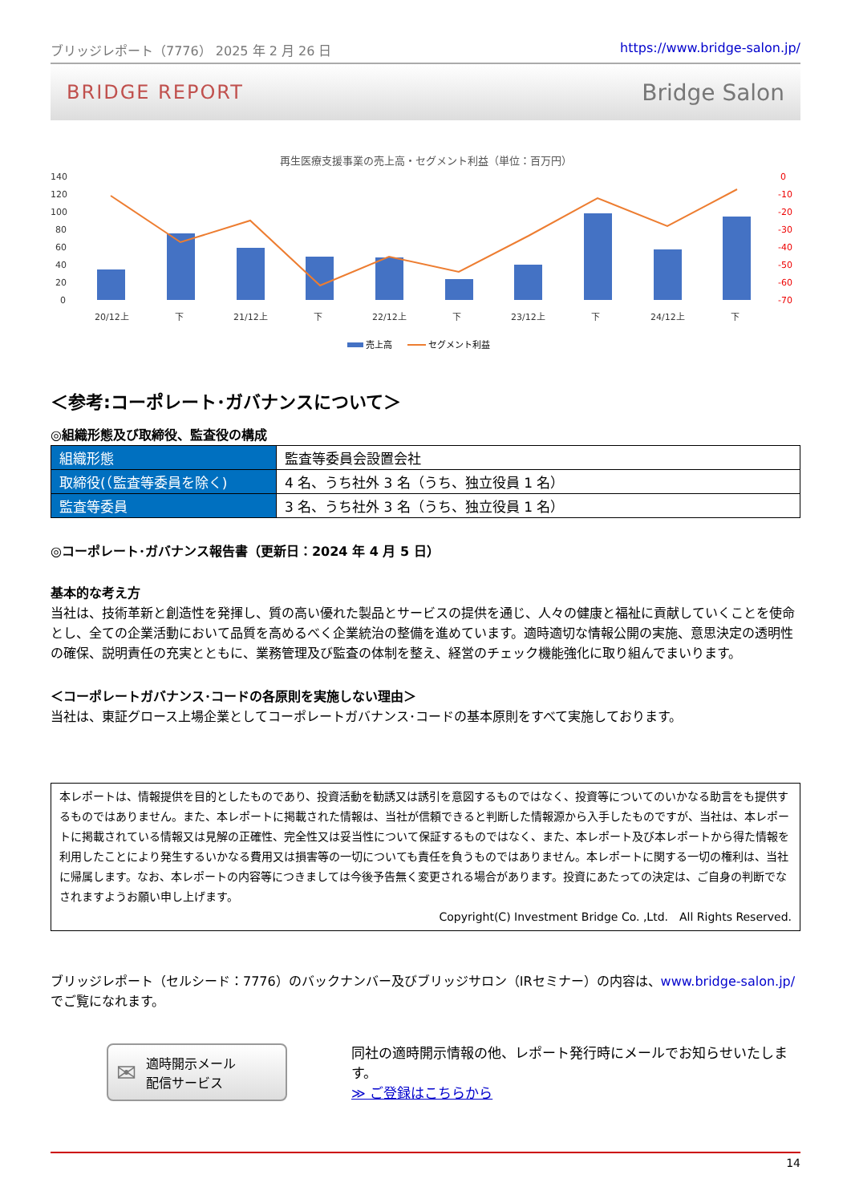ブリッジレポート（7776） 2025 年 2 月 26 日 https://www.bridge-salon.jp/
BRIDGE REPORT Bridge Salon
再生医療支援事業の売上高・セグメント利益（単位：百万円）
140
120
100
80
60
40
20
0
0
-10
-20
-30
-40
-50
-60
-70
20/12上
下
21/12上
下
22/12上
下
23/12上
下
24/12上
下
売上高
セグメント利益
＜参考:コーポレート･ガバナンスについて＞
◎組織形態及び取締役、監査役の構成
| 組織形態 | 監査等委員会設置会社 |
| 取締役(（監査等委員を除く) | 4 名、うち社外 3 名（うち、独立役員 1 名） |
| 監査等委員 | 3 名、うち社外 3 名（うち、独立役員 1 名） |
◎コーポレート･ガバナンス報告書（更新日：2024 年 4 月 5 日）
基本的な考え方
当社は、技術革新と創造性を発揮し、質の高い優れた製品とサービスの提供を通じ、人々の健康と福祉に貢献していくことを使命とし、全ての企業活動において品質を高めるべく企業統治の整備を進めています。適時適切な情報公開の実施、意思決定の透明性の確保、説明責任の充実とともに、業務管理及び監査の体制を整え、経営のチェック機能強化に取り組んでまいります。
＜コーポレートガバナンス･コードの各原則を実施しない理由＞
当社は、東証グロース上場企業としてコーポレートガバナンス･コードの基本原則をすべて実施しております。
本レポートは、情報提供を目的としたものであり、投資活動を勧誘又は誘引を意図するものではなく、投資等についてのいかなる助言をも提供するものではありません。また、本レポートに掲載された情報は、当社が信頼できると判断した情報源から入手したものですが、当社は、本レポートに掲載されている情報又は見解の正確性、完全性又は妥当性について保証するものではなく、また、本レポート及び本レポートから得た情報を利用したことにより発生するいかなる費用又は損害等の一切についても責任を負うものではありません。本レポートに関する一切の権利は、当社に帰属します。なお、本レポートの内容等につきましては今後予告無く変更される場合があります。投資にあたっての決定は、ご自身の判断でなされますようお願い申し上げます。
Copyright(C) Investment Bridge Co. ,Ltd.　All Rights Reserved.
ブリッジレポート（セルシード：7776）のバックナンバー及びブリッジサロン（IRセミナー）の内容は、www.bridge-salon.jp/ でご覧になれます。
✉ 適時開示メール
配信サービス
同社の適時開示情報の他、レポート発行時にメールでお知らせいたします。
≫ ご登録はこちらから
14